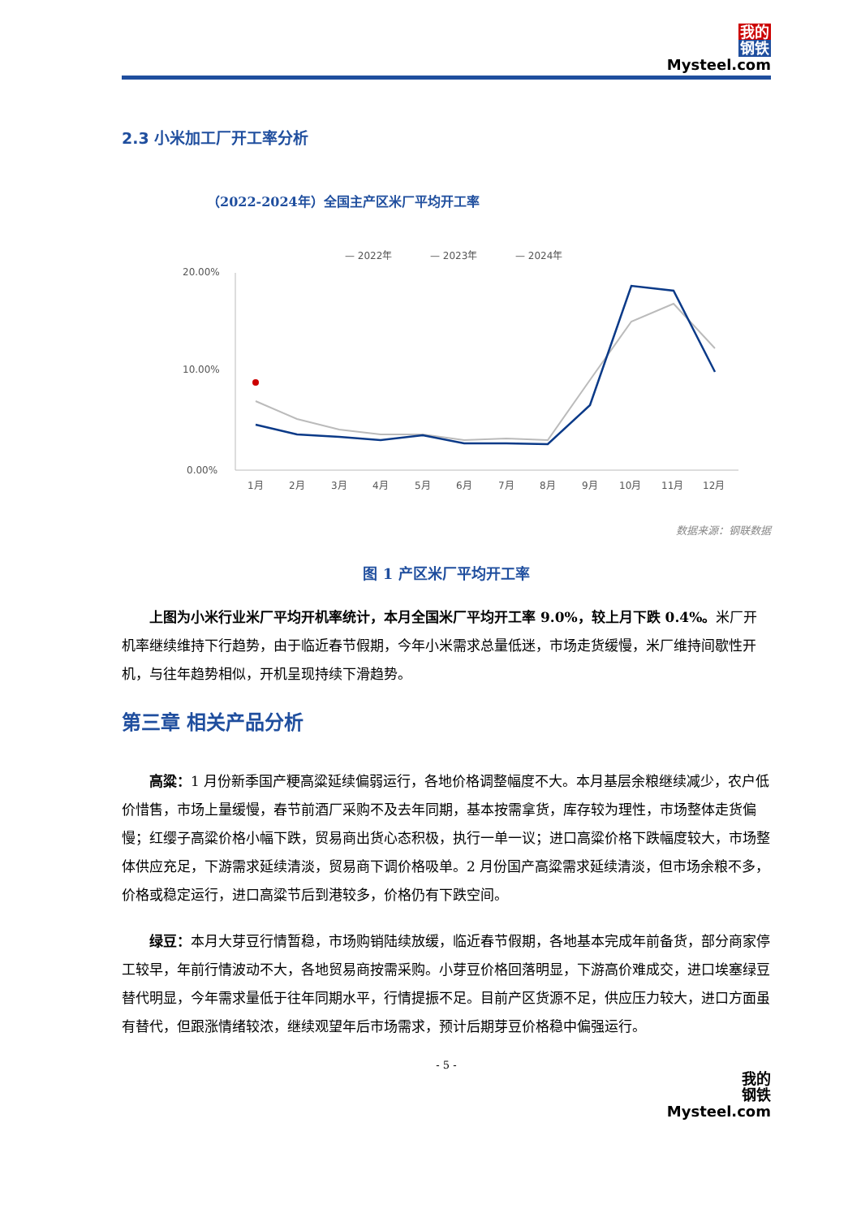我的
钢铁
Mysteel.com
2.3 小米加工厂开工率分析
（2022-2024年）全国主产区米厂平均开工率
— 2022年
— 2023年
— 2024年
20.00%
10.00%
0.00%
1月
2月
3月
4月
5月
6月
7月
8月
9月
10月
11月
12月
数据来源：钢联数据
图 1 产区米厂平均开工率
上图为小米行业米厂平均开机率统计，本月全国米厂平均开工率 9.0%，较上月下跌 0.4%。米厂开机率继续维持下行趋势，由于临近春节假期，今年小米需求总量低迷，市场走货缓慢，米厂维持间歇性开机，与往年趋势相似，开机呈现持续下滑趋势。
第三章 相关产品分析
高粱：1 月份新季国产粳高粱延续偏弱运行，各地价格调整幅度不大。本月基层余粮继续减少，农户低价惜售，市场上量缓慢，春节前酒厂采购不及去年同期，基本按需拿货，库存较为理性，市场整体走货偏慢；红缨子高粱价格小幅下跌，贸易商出货心态积极，执行一单一议；进口高粱价格下跌幅度较大，市场整体供应充足，下游需求延续清淡，贸易商下调价格吸单。2 月份国产高粱需求延续清淡，但市场余粮不多，价格或稳定运行，进口高粱节后到港较多，价格仍有下跌空间。
绿豆：本月大芽豆行情暂稳，市场购销陆续放缓，临近春节假期，各地基本完成年前备货，部分商家停工较早，年前行情波动不大，各地贸易商按需采购。小芽豆价格回落明显，下游高价难成交，进口埃塞绿豆替代明显，今年需求量低于往年同期水平，行情提振不足。目前产区货源不足，供应压力较大，进口方面虽有替代，但跟涨情绪较浓，继续观望年后市场需求，预计后期芽豆价格稳中偏强运行。
- 5 -
我的
钢铁
Mysteel.com